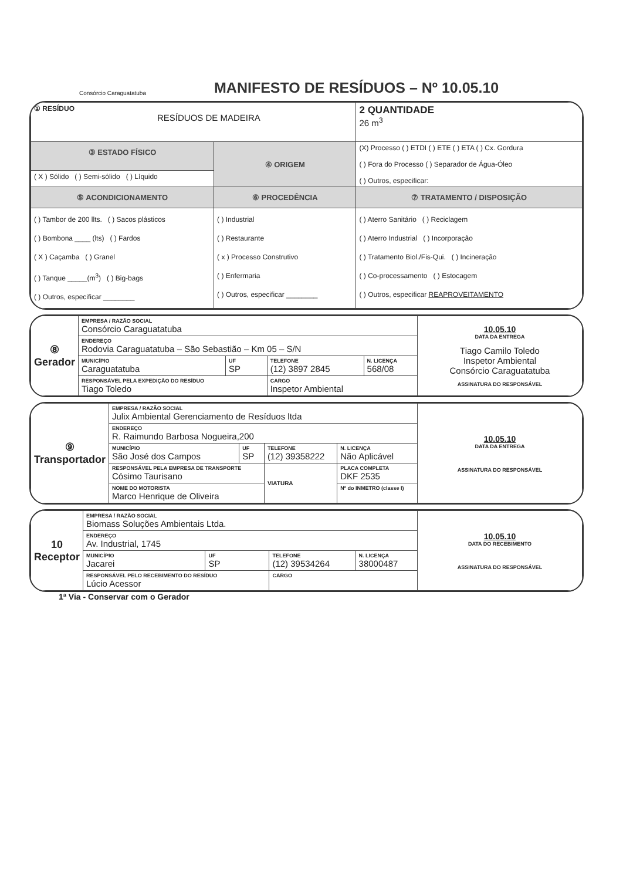Consórcio Caraguatatuba
MANIFESTO DE RESÍDUOS – Nº 10.05.10
| ① RESÍDUO RESÍDUOS DE MADEIRA | | 2 QUANTIDADE 26 m<sup>3</sup> |
| ③ ESTADO FÍSICO | ④ ORIGEM | (X) Processo ( ) ETDI ( ) ETE ( ) ETA ( ) Cx. Gordura ( ) Fora do Processo ( ) Separador de Água-Óleo ( ) Outros, especificar: |
| ( X ) Sólido ( ) Semi-sólido ( ) Líquido | | |
| ⑤ ACONDICIONAMENTO | ⑥ PROCEDÊNCIA | ⑦ TRATAMENTO / DISPOSIÇÃO |
| ( ) Tambor de 200 llts. ( ) Sacos plásticos ( ) Bombona ____ (lts) ( ) Fardos ( X ) Caçamba ( ) Granel ( ) Tanque _____(m<sup>3</sup>) ( ) Big-bags ( ) Outros, especificar ________ | ( ) Industrial ( ) Restaurante ( x ) Processo Construtivo ( ) Enfermaria ( ) Outros, especificar ________ | ( ) Aterro Sanitário ( ) Reciclagem ( ) Aterro Industrial ( ) Incorporação ( ) Tratamento Biol./Fis-Qui. ( ) Incineração ( ) Co-processamento ( ) Estocagem ( ) Outros, especificar REAPROVEITAMENTO |
| ⑧ Gerador | EMPRESA / RAZÃO SOCIAL Consórcio Caraguatatuba | | | | 10.05.10 DATA DA ENTREGA Tiago Camilo Toledo Inspetor Ambiental Consórcio Caraguatatuba ASSINATURA DO RESPONSÁVEL |
| | ENDEREÇO Rodovia Caraguatatuba – São Sebastião – Km 05 – S/N | | | | |
| | MUNICÍPIO Caraguatatuba | UF SP | TELEFONE (12) 3897 2845 | N. LICENÇA 568/08 | |
| | RESPONSÁVEL PELA EXPEDIÇÃO DO RESÍDUO Tiago Toledo | | CARGO Inspetor Ambiental | | |
| ⑨ Transportador | EMPRESA / RAZÃO SOCIAL Julix Ambiental Gerenciamento de Resíduos ltda | | | | | 10.05.10 DATA DA ENTREGA ASSINATURA DO RESPONSÁVEL |
| | ENDEREÇO R. Raimundo Barbosa Nogueira,200 | | | | | |
| | MUNICÍPIO São José dos Campos | UF SP | TELEFONE (12) 39358222 | | N. LICENÇA Não Aplicável | |
| | RESPONSÁVEL PELA EMPRESA DE TRANSPORTE Cósimo Taurisano | | VIATURA | PLACA COMPLETA DKF 2535 | | |
| | NOME DO MOTORISTA Marco Henrique de Oliveira | | | Nº do INMETRO (classe I) | | |
| 10 Receptor | EMPRESA / RAZÃO SOCIAL Biomass Soluções Ambientais Ltda. | | | | 10.05.10 DATA DO RECEBIMENTO ASSINATURA DO RESPONSÁVEL |
| | ENDEREÇO Av. Industrial, 1745 | | | | |
| | MUNICÍPIO Jacarei | UF SP | TELEFONE (12) 39534264 | N. LICENÇA 38000487 | |
| | RESPONSÁVEL PELO RECEBIMENTO DO RESÍDUO Lúcio Acessor | | CARGO | | |
1ª Via - Conservar com o Gerador